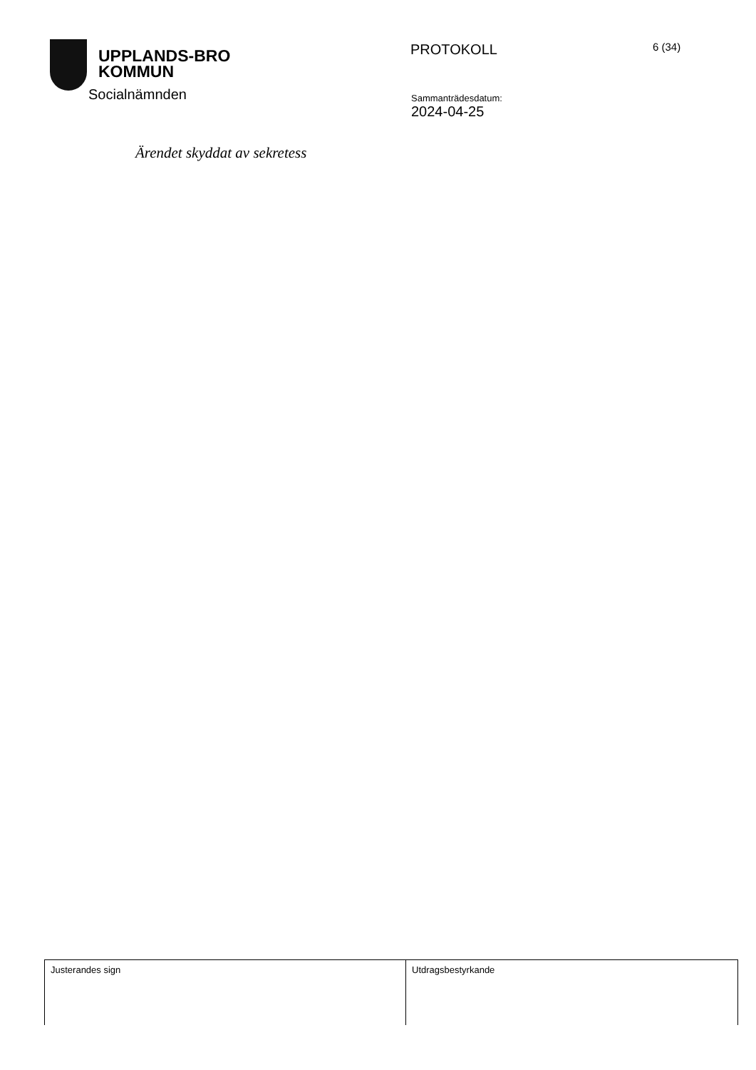UPPLANDS-BRO
KOMMUN
PROTOKOLL
6 (34)
Socialnämnden
Sammanträdesdatum:
2024-04-25
Ärendet skyddat av sekretess
| Justerandes sign | Utdragsbestyrkande |